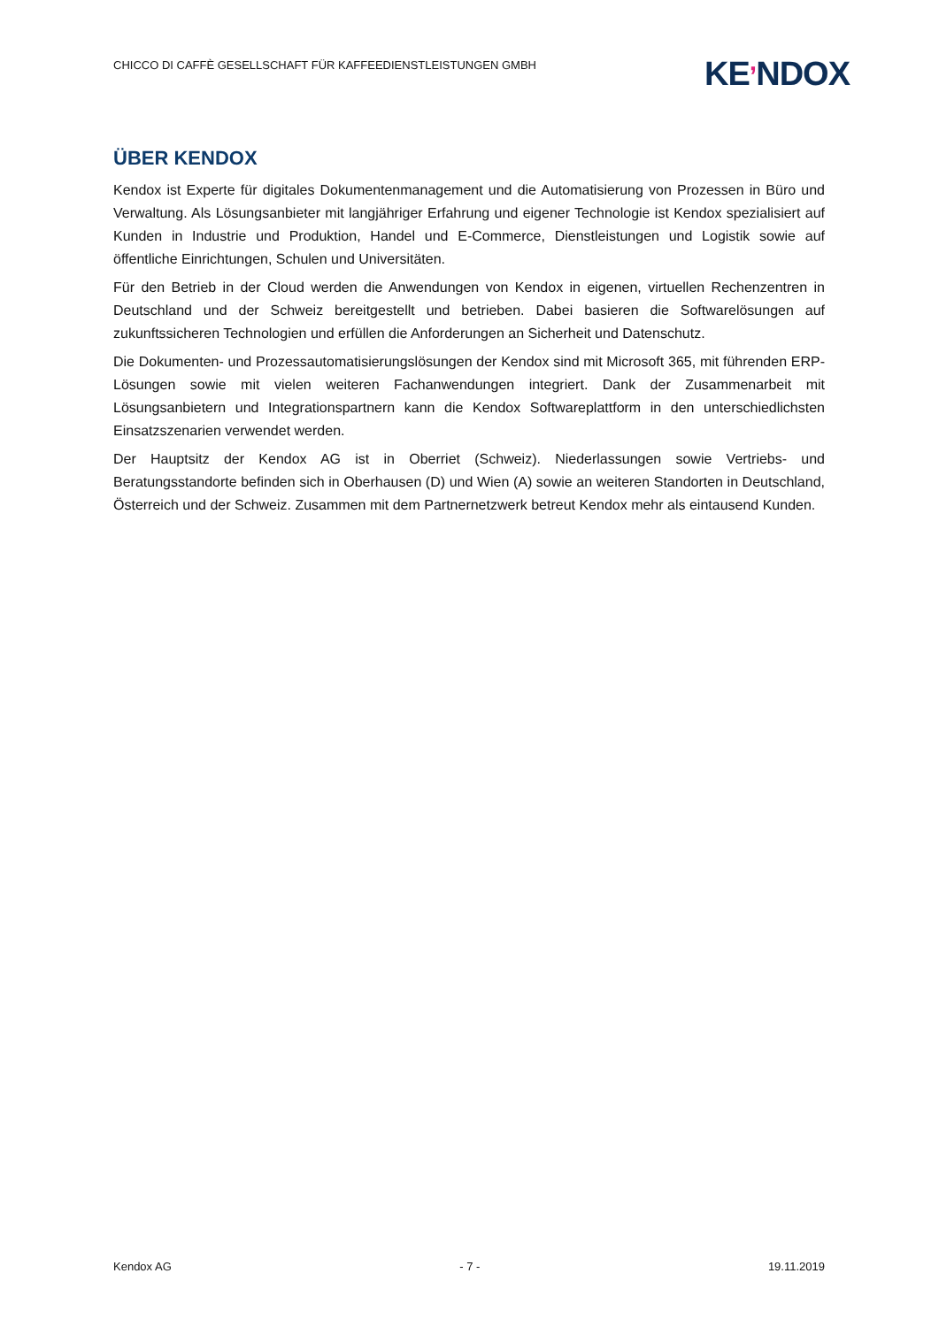CHICCO DI CAFFÈ GESELLSCHAFT FÜR KAFFEEDIENSTLEISTUNGEN GMBH
KE’NDOX
ÜBER KENDOX
Kendox ist Experte für digitales Dokumentenmanagement und die Automatisierung von Prozessen in Büro und Verwaltung. Als Lösungsanbieter mit langjähriger Erfahrung und eigener Technologie ist Kendox spezialisiert auf Kunden in Industrie und Produktion, Handel und E-Commerce, Dienstleistungen und Logistik sowie auf öffentliche Einrichtungen, Schulen und Universitäten.
Für den Betrieb in der Cloud werden die Anwendungen von Kendox in eigenen, virtuellen Rechenzentren in Deutschland und der Schweiz bereitgestellt und betrieben. Dabei basieren die Softwarelösungen auf zukunftssicheren Technologien und erfüllen die Anforderungen an Sicherheit und Datenschutz.
Die Dokumenten- und Prozessautomatisierungslösungen der Kendox sind mit Microsoft 365, mit führenden ERP-Lösungen sowie mit vielen weiteren Fachanwendungen integriert. Dank der Zusammenarbeit mit Lösungsanbietern und Integrationspartnern kann die Kendox Softwareplattform in den unterschiedlichsten Einsatzszenarien verwendet werden.
Der Hauptsitz der Kendox AG ist in Oberriet (Schweiz). Niederlassungen sowie Vertriebs- und Beratungsstandorte befinden sich in Oberhausen (D) und Wien (A) sowie an weiteren Standorten in Deutschland, Österreich und der Schweiz. Zusammen mit dem Partnernetzwerk betreut Kendox mehr als eintausend Kunden.
Kendox AG - 7 - 19.11.2019